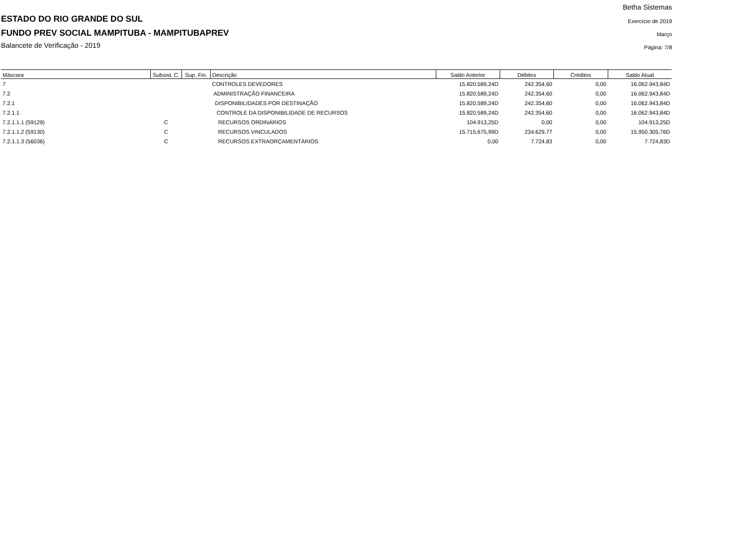Betha Sistemas
Exercício de 2019
Março
Página: 7/8
ESTADO DO RIO GRANDE DO SUL
FUNDO PREV SOCIAL MAMPITUBA - MAMPITUBAPREV
Balancete de Verificação - 2019
| Máscara | Subsist. C. | Sup. Fin. | Descrição | Saldo Anterior | Débitos | Créditos | Saldo Atual |
| --- | --- | --- | --- | --- | --- | --- | --- |
| 7 | | | CONTROLES DEVEDORES | 15.820.589,24D | 242.354,60 | 0,00 | 16.062.943,84D |
| 7.2 | | | ADMINISTRAÇÃO FINANCEIRA | 15.820.589,24D | 242.354,60 | 0,00 | 16.062.943,84D |
| 7.2.1 | | | DISPONIBILIDADES POR DESTINAÇÃO | 15.820.589,24D | 242.354,60 | 0,00 | 16.062.943,84D |
| 7.2.1.1 | | | CONTROLE DA DISPONIBILIDADE DE RECURSOS | 15.820.589,24D | 242.354,60 | 0,00 | 16.062.943,84D |
| 7.2.1.1.1 (59129) | C | | RECURSOS ORDINÁRIOS | 104.913,25D | 0,00 | 0,00 | 104.913,25D |
| 7.2.1.1.2 (59130) | C | | RECURSOS VINCULADOS | 15.715.675,99D | 234.629,77 | 0,00 | 15.950.305,76D |
| 7.2.1.1.3 (56036) | C | | RECURSOS EXTRAORÇAMENTÁRIOS | 0,00 | 7.724,83 | 0,00 | 7.724,83D |